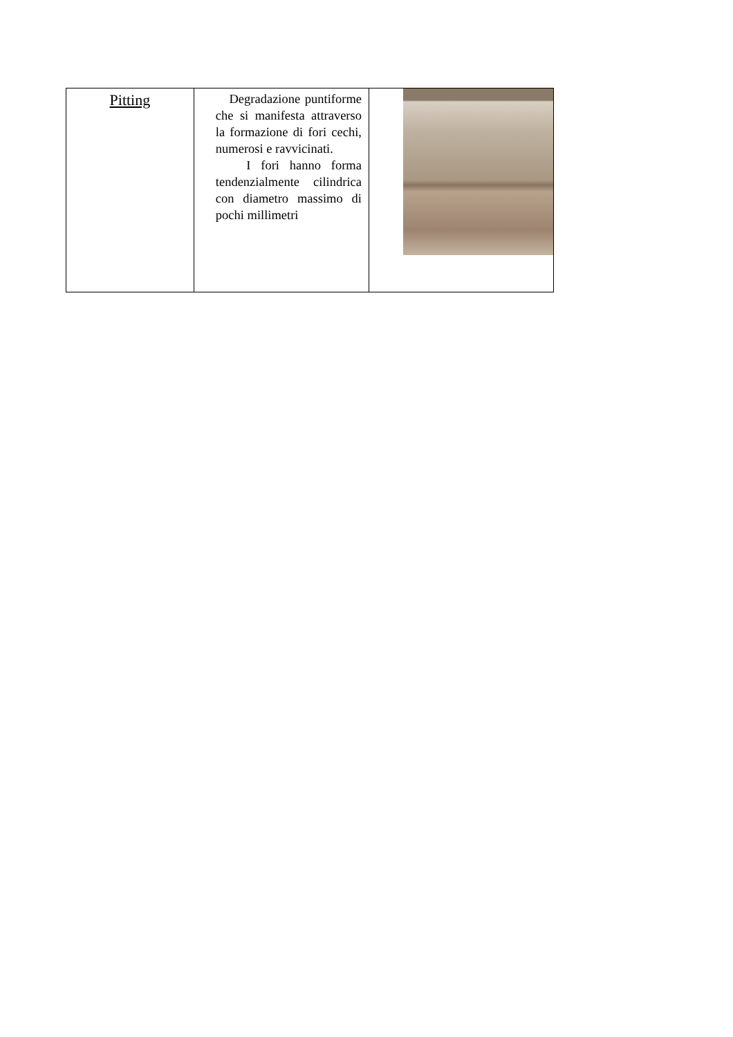| Pitting | Degradazione puntiforme che si manifesta attraverso la formazione di fori cechi, numerosi e ravvicinati. I fori hanno forma tendenzialmente cilindrica con diametro massimo di pochi millimetri | |